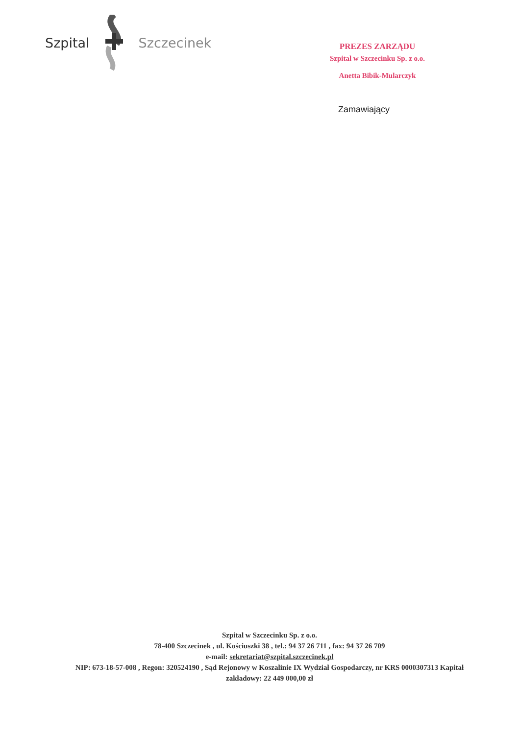Szpital Szczecinek
PREZES ZARZĄDU
Szpital w Szczecinku Sp. z o.o.
Anetta Bibik-Mularczyk
Zamawiający
Szpital w Szczecinku Sp. z o.o.
78-400 Szczecinek , ul. Kościuszki 38 , tel.: 94 37 26 711 , fax: 94 37 26 709
e-mail: sekretariat@szpital.szczecinek.pl
NIP: 673-18-57-008 , Regon: 320524190 , Sąd Rejonowy w Koszalinie IX Wydział Gospodarczy, nr KRS 0000307313 Kapitał zakładowy: 22 449 000,00 zł